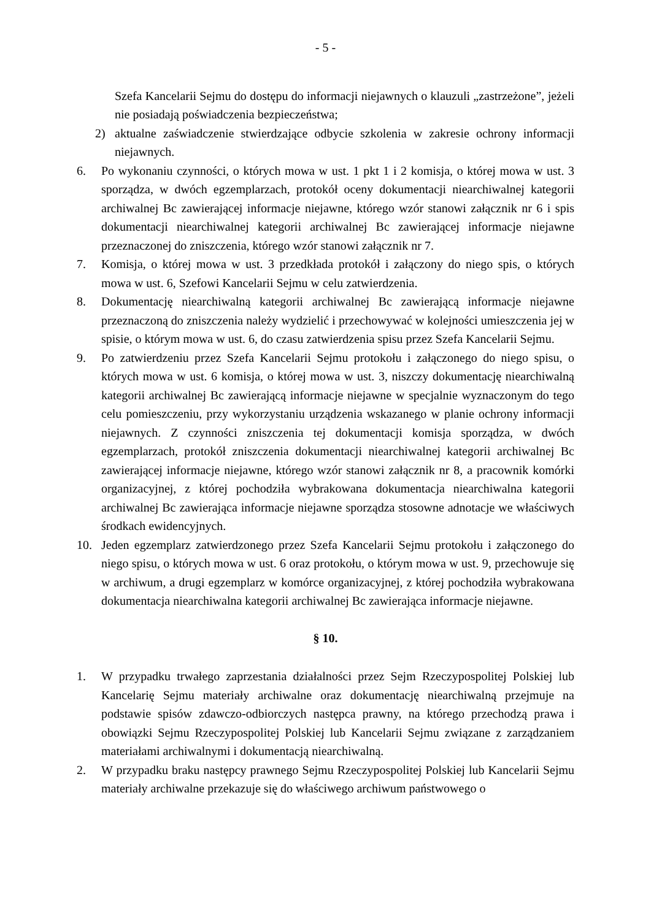- 5 -
Szefa Kancelarii Sejmu do dostępu do informacji niejawnych o klauzuli „zastrzeżone”, jeżeli nie posiadają poświadczenia bezpieczeństwa;
2) aktualne zaświadczenie stwierdzające odbycie szkolenia w zakresie ochrony informacji niejawnych.
6. Po wykonaniu czynności, o których mowa w ust. 1 pkt 1 i 2 komisja, o której mowa w ust. 3 sporządza, w dwóch egzemplarzach, protokół oceny dokumentacji niearchiwalnej kategorii archiwalnej Bc zawierającej informacje niejawne, którego wzór stanowi załącznik nr 6 i spis dokumentacji niearchiwalnej kategorii archiwalnej Bc zawierającej informacje niejawne przeznaczonej do zniszczenia, którego wzór stanowi załącznik nr 7.
7. Komisja, o której mowa w ust. 3 przedkłada protokół i załączony do niego spis, o których mowa w ust. 6, Szefowi Kancelarii Sejmu w celu zatwierdzenia.
8. Dokumentację niearchiwalną kategorii archiwalnej Bc zawierającą informacje niejawne przeznaczoną do zniszczenia należy wydzielić i przechowywać w kolejności umieszczenia jej w spisie, o którym mowa w ust. 6, do czasu zatwierdzenia spisu przez Szefa Kancelarii Sejmu.
9. Po zatwierdzeniu przez Szefa Kancelarii Sejmu protokołu i załączonego do niego spisu, o których mowa w ust. 6 komisja, o której mowa w ust. 3, niszczy dokumentację niearchiwalną kategorii archiwalnej Bc zawierającą informacje niejawne w specjalnie wyznaczonym do tego celu pomieszczeniu, przy wykorzystaniu urządzenia wskazanego w planie ochrony informacji niejawnych. Z czynności zniszczenia tej dokumentacji komisja sporządza, w dwóch egzemplarzach, protokół zniszczenia dokumentacji niearchiwalnej kategorii archiwalnej Bc zawierającej informacje niejawne, którego wzór stanowi załącznik nr 8, a pracownik komórki organizacyjnej, z której pochodziła wybrakowana dokumentacja niearchiwalna kategorii archiwalnej Bc zawierająca informacje niejawne sporządza stosowne adnotacje we właściwych środkach ewidencyjnych.
10. Jeden egzemplarz zatwierdzonego przez Szefa Kancelarii Sejmu protokołu i załączonego do niego spisu, o których mowa w ust. 6 oraz protokołu, o którym mowa w ust. 9, przechowuje się w archiwum, a drugi egzemplarz w komórce organizacyjnej, z której pochodziła wybrakowana dokumentacja niearchiwalna kategorii archiwalnej Bc zawierająca informacje niejawne.
§ 10.
1. W przypadku trwałego zaprzestania działalności przez Sejm Rzeczypospolitej Polskiej lub Kancelarię Sejmu materiały archiwalne oraz dokumentację niearchiwalną przejmuje na podstawie spisów zdawczo-odbiorczych następca prawny, na którego przechodzą prawa i obowiązki Sejmu Rzeczypospolitej Polskiej lub Kancelarii Sejmu związane z zarządzaniem materiałami archiwalnymi i dokumentacją niearchiwalną.
2. W przypadku braku następcy prawnego Sejmu Rzeczypospolitej Polskiej lub Kancelarii Sejmu materiały archiwalne przekazuje się do właściwego archiwum państwowego o